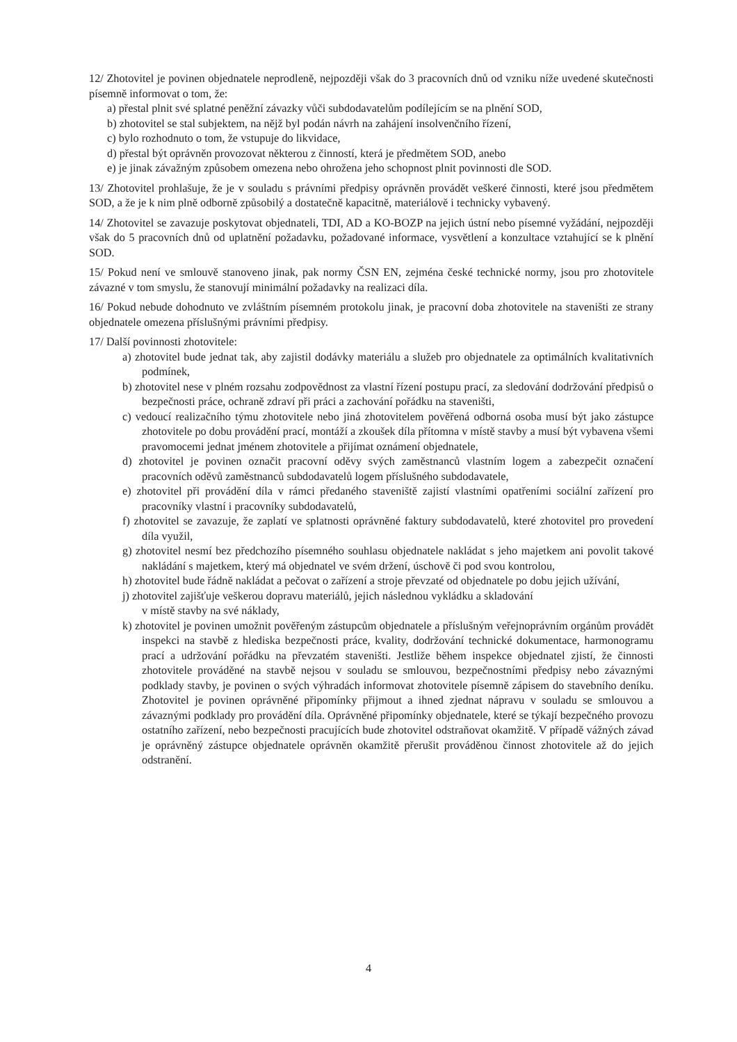12/ Zhotovitel je povinen objednatele neprodleně, nejpozději však do 3 pracovních dnů od vzniku níže uvedené skutečnosti písemně informovat o tom, že:
a) přestal plnit své splatné peněžní závazky vůči subdodavatelům podílejícím se na plnění SOD,
b) zhotovitel se stal subjektem, na nějž byl podán návrh na zahájení insolvenčního řízení,
c) bylo rozhodnuto o tom, že vstupuje do likvidace,
d) přestal být oprávněn provozovat některou z činností, která je předmětem SOD, anebo
e) je jinak závažným způsobem omezena nebo ohrožena jeho schopnost plnit povinnosti dle SOD.
13/ Zhotovitel prohlašuje, že je v souladu s právními předpisy oprávněn provádět veškeré činnosti, které jsou předmětem SOD, a že je k nim plně odborně způsobilý a dostatečně kapacitně, materiálově i technicky vybavený.
14/ Zhotovitel se zavazuje poskytovat objednateli, TDI, AD a KO-BOZP na jejich ústní nebo písemné vyžádání, nejpozději však do 5 pracovních dnů od uplatnění požadavku, požadované informace, vysvětlení a konzultace vztahující se k plnění SOD.
15/ Pokud není ve smlouvě stanoveno jinak, pak normy ČSN EN, zejména české technické normy, jsou pro zhotovitele závazné v tom smyslu, že stanovují minimální požadavky na realizaci díla.
16/ Pokud nebude dohodnuto ve zvláštním písemném protokolu jinak, je pracovní doba zhotovitele na staveništi ze strany objednatele omezena příslušnými právními předpisy.
17/ Další povinnosti zhotovitele:
a) zhotovitel bude jednat tak, aby zajistil dodávky materiálu a služeb pro objednatele za optimálních kvalitativních podmínek,
b) zhotovitel nese v plném rozsahu zodpovědnost za vlastní řízení postupu prací, za sledování dodržování předpisů o bezpečnosti práce, ochraně zdraví při práci a zachování pořádku na staveništi,
c) vedoucí realizačního týmu zhotovitele nebo jiná zhotovitelem pověřená odborná osoba musí být jako zástupce zhotovitele po dobu provádění prací, montáží a zkoušek díla přítomna v místě stavby a musí být vybavena všemi pravomocemi jednat jménem zhotovitele a přijímat oznámení objednatele,
d) zhotovitel je povinen označit pracovní oděvy svých zaměstnanců vlastním logem a zabezpečit označení pracovních oděvů zaměstnanců subdodavatelů logem příslušného subdodavatele,
e) zhotovitel při provádění díla v rámci předaného staveniště zajistí vlastními opatřeními sociální zařízení pro pracovníky vlastní i pracovníky subdodavatelů,
f) zhotovitel se zavazuje, že zaplatí ve splatnosti oprávněné faktury subdodavatelů, které zhotovitel pro provedení díla využil,
g) zhotovitel nesmí bez předchozího písemného souhlasu objednatele nakládat s jeho majetkem ani povolit takové nakládání s majetkem, který má objednatel ve svém držení, úschově či pod svou kontrolou,
h) zhotovitel bude řádně nakládat a pečovat o zařízení a stroje převzaté od objednatele po dobu jejich užívání,
j) zhotovitel zajišťuje veškerou dopravu materiálů, jejich následnou vykládku a skladování
v místě stavby na své náklady,
k) zhotovitel je povinen umožnit pověřeným zástupcům objednatele a příslušným veřejnoprávním orgánům provádět inspekci na stavbě z hlediska bezpečnosti práce, kvality, dodržování technické dokumentace, harmonogramu prací a udržování pořádku na převzatém staveništi. Jestliže během inspekce objednatel zjistí, že činnosti zhotovitele prováděné na stavbě nejsou v souladu se smlouvou, bezpečnostními předpisy nebo závaznými podklady stavby, je povinen o svých výhradách informovat zhotovitele písemně zápisem do stavebního deníku. Zhotovitel je povinen oprávněné připomínky přijmout a ihned zjednat nápravu v souladu se smlouvou a závaznými podklady pro provádění díla. Oprávněné připomínky objednatele, které se týkají bezpečného provozu ostatního zařízení, nebo bezpečnosti pracujících bude zhotovitel odstraňovat okamžitě. V případě vážných závad je oprávněný zástupce objednatele oprávněn okamžitě přerušit prováděnou činnost zhotovitele až do jejich odstranění.
4